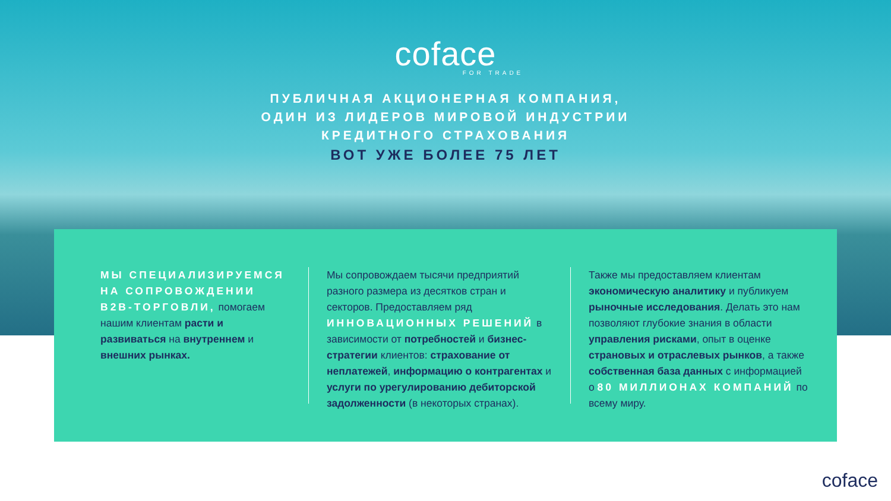coface
FOR TRADE
ПУБЛИЧНАЯ АКЦИОНЕРНАЯ КОМПАНИЯ,
ОДИН ИЗ ЛИДЕРОВ МИРОВОЙ ИНДУСТРИИ
КРЕДИТНОГО СТРАХОВАНИЯ
ВОТ УЖЕ БОЛЕЕ 75 ЛЕТ
МЫ СПЕЦИАЛИЗИРУЕМСЯ НА СОПРОВОЖДЕНИИ B2B-ТОРГОВЛИ, помогаем нашим клиентам расти и развиваться на внутреннем и внешних рынках.
Мы сопровождаем тысячи предприятий разного размера из десятков стран и секторов. Предоставляем ряд ИННОВАЦИОННЫХ РЕШЕНИЙ в зависимости от потребностей и бизнес-стратегии клиентов: страхование от неплатежей, информацию о контрагентах и услуги по урегулированию дебиторской задолженности (в некоторых странах).
Также мы предоставляем клиентам экономическую аналитику и публикуем рыночные исследования. Делать это нам позволяют глубокие знания в области управления рисками, опыт в оценке страновых и отраслевых рынков, а также собственная база данных с информацией о 80 МИЛЛИОНАХ КОМПАНИЙ по всему миру.
coface